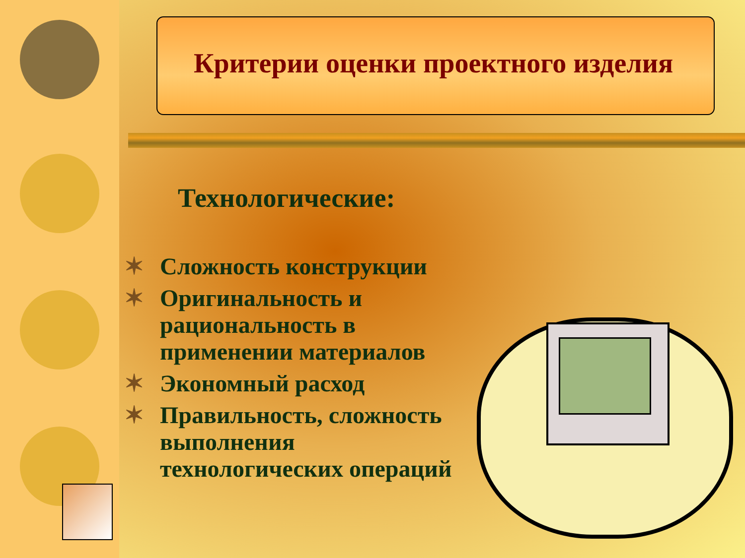Критерии оценки проектного изделия
Технологические:
✶ Сложность конструкции
✶ Оригинальность и рациональность в применении материалов
✶ Экономный расход
✶ Правильность, сложность выполнения технологических операций